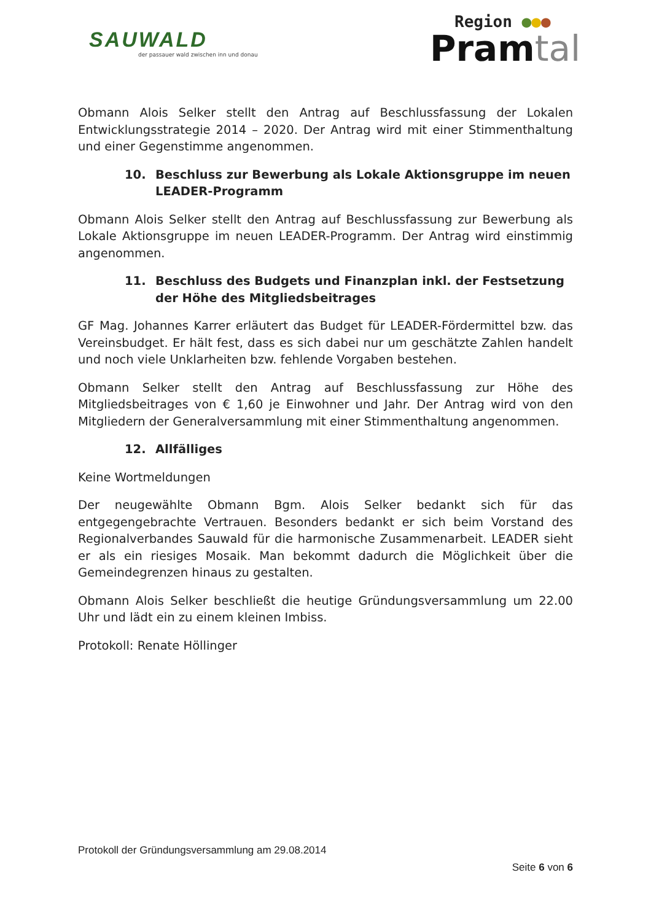SAUWALD
der passauer wald zwischen inn und donau
Region ●●●
Pramtal
Obmann Alois Selker stellt den Antrag auf Beschlussfassung der Lokalen Entwicklungsstrategie 2014 – 2020. Der Antrag wird mit einer Stimmenthaltung und einer Gegenstimme angenommen.
10. Beschluss zur Bewerbung als Lokale Aktionsgruppe im neuen LEADER-Programm
Obmann Alois Selker stellt den Antrag auf Beschlussfassung zur Bewerbung als Lokale Aktionsgruppe im neuen LEADER-Programm. Der Antrag wird einstimmig angenommen.
11. Beschluss des Budgets und Finanzplan inkl. der Festsetzung der Höhe des Mitgliedsbeitrages
GF Mag. Johannes Karrer erläutert das Budget für LEADER-Fördermittel bzw. das Vereinsbudget. Er hält fest, dass es sich dabei nur um geschätzte Zahlen handelt und noch viele Unklarheiten bzw. fehlende Vorgaben bestehen.
Obmann Selker stellt den Antrag auf Beschlussfassung zur Höhe des Mitgliedsbeitrages von € 1,60 je Einwohner und Jahr. Der Antrag wird von den Mitgliedern der Generalversammlung mit einer Stimmenthaltung angenommen.
12. Allfälliges
Keine Wortmeldungen
Der neugewählte Obmann Bgm. Alois Selker bedankt sich für das entgegengebrachte Vertrauen. Besonders bedankt er sich beim Vorstand des Regionalverbandes Sauwald für die harmonische Zusammenarbeit. LEADER sieht er als ein riesiges Mosaik. Man bekommt dadurch die Möglichkeit über die Gemeindegrenzen hinaus zu gestalten.
Obmann Alois Selker beschließt die heutige Gründungsversammlung um 22.00 Uhr und lädt ein zu einem kleinen Imbiss.
Protokoll: Renate Höllinger
Protokoll der Gründungsversammlung am 29.08.2014
Seite 6 von 6